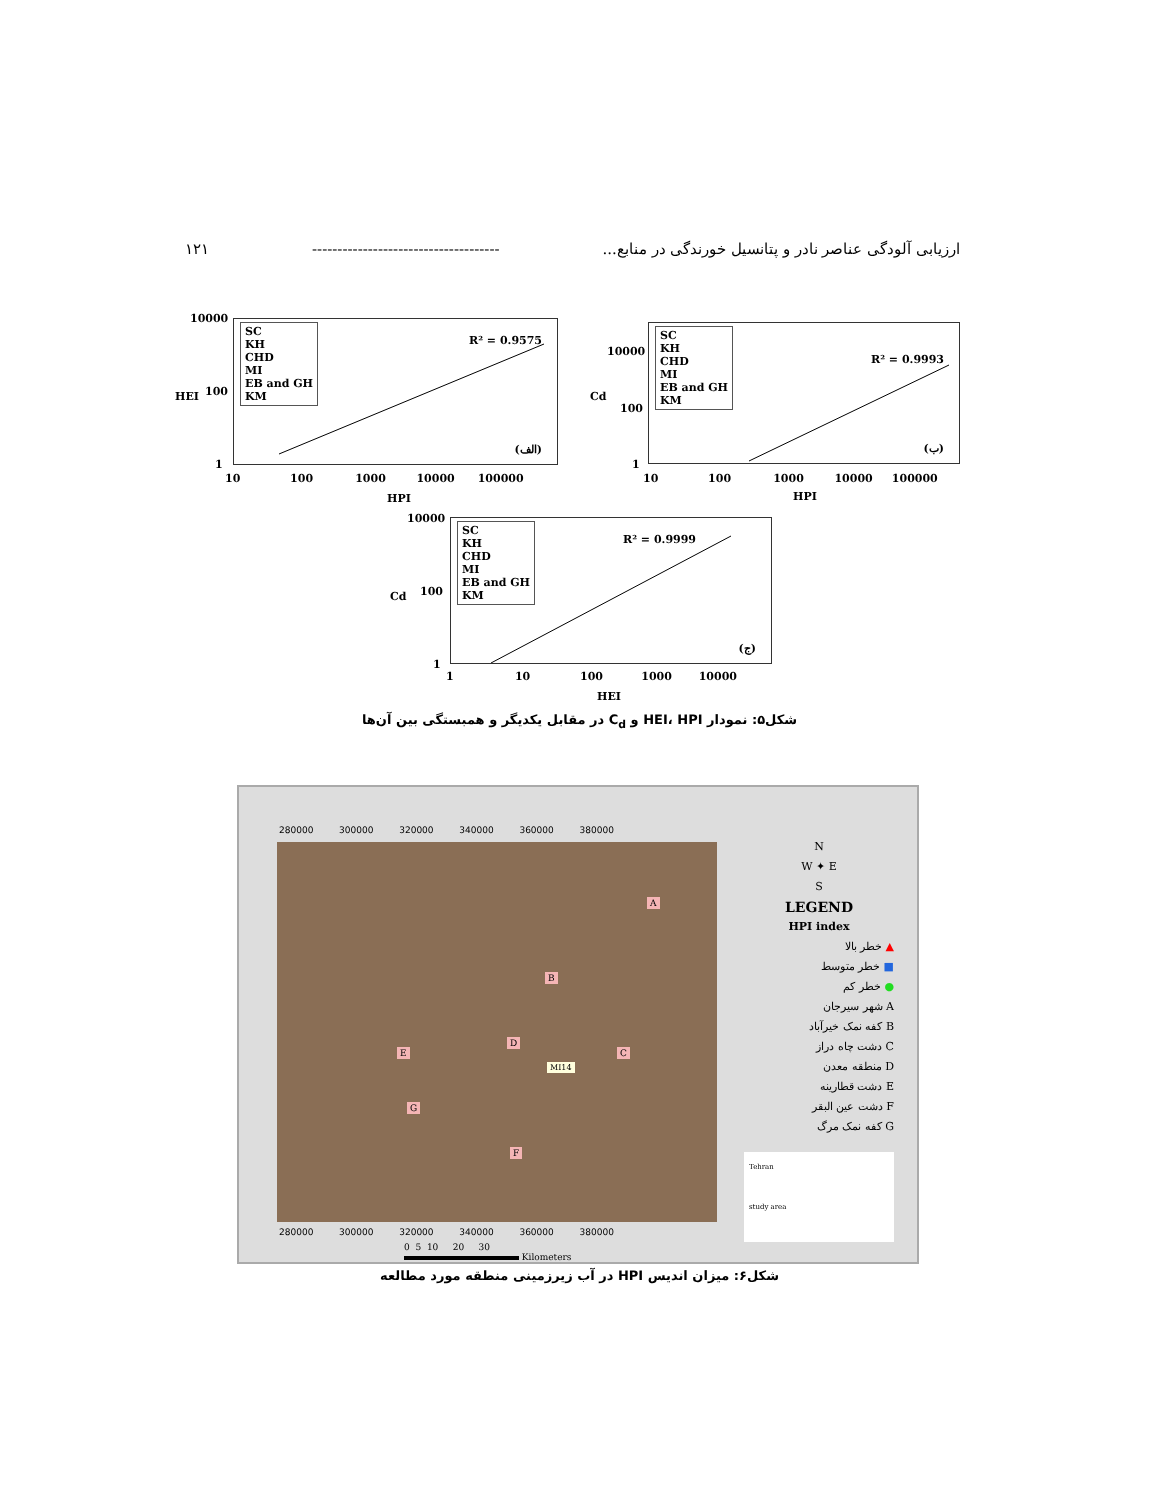ارزیابی آلودگی عناصر نادر و پتانسیل خورندگی در منابع... ------------------------------------- ۱۲۱
SC
KH
CHD
MI
EB and GH
KM
R² = 0.9575
(الف)
10000
100
1
HEI
10 100 1000 10000 100000
HPI
SC
KH
CHD
MI
EB and GH
KM
R² = 0.9993
(ب)
10000
100
1
Cd
10 100 1000 10000 100000
HPI
SC
KH
CHD
MI
EB and GH
KM
R² = 0.9999
(ج)
10000
100
1
Cd
1 10 100 1000 10000
HEI
شکل۵: نمودار HEI، HPI و C<sub>d</sub> در مقابل یکدیگر و همبستگی بین آن‌ها
280000 300000 320000 340000 360000 380000
G
E
D
B
A
C
F
MI14
280000 300000 320000 340000 360000 380000
0 5 10 20 30
Kilometers
N
W ✦ E
S
LEGEND
HPI index
▲ خطر بالا
■ خطر متوسط
● خطر کم
A شهر سیرجان
B کفه نمک خیرآباد
C دشت چاه دراز
D منطقه معدن
E دشت قطارینه
F دشت عین البقر
G کفه نمک مرگ
Tehran
study area
شکل۶: میزان اندیس HPI در آب زیرزمینی منطقه مورد مطالعه